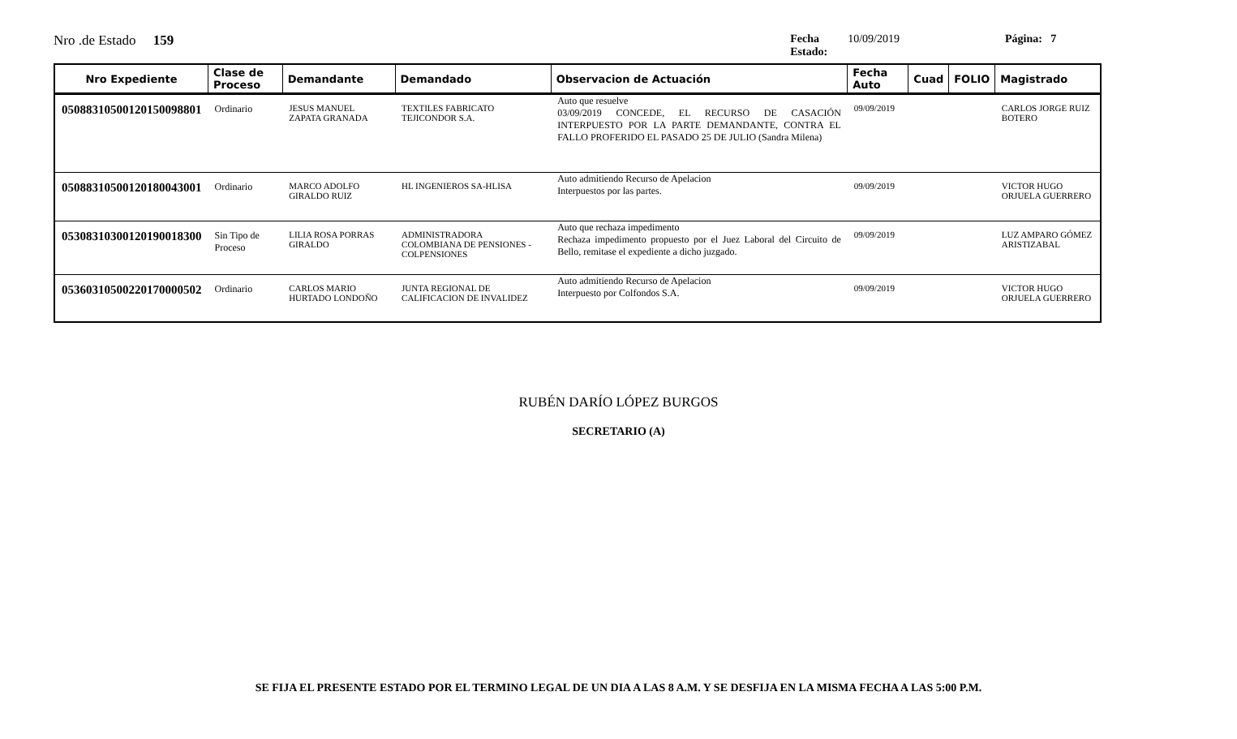Nro .de Estado 159 Fecha
Estado: 10/09/2019 Página: 7
| Nro Expediente | Clase de Proceso | Demandante | Demandado | Observacion de Actuación | Fecha Auto | Cuad | FOLIO | Magistrado |
| --- | --- | --- | --- | --- | --- | --- | --- | --- |
| 05088310500120150098801 | Ordinario | JESUS MANUEL ZAPATA GRANADA | TEXTILES FABRICATO TEJICONDOR S.A. | Auto que resuelve 03/09/2019 CONCEDE, EL RECURSO DE CASACIÓN INTERPUESTO POR LA PARTE DEMANDANTE, CONTRA EL FALLO PROFERIDO EL PASADO 25 DE JULIO (Sandra Milena) | 09/09/2019 | | | CARLOS JORGE RUIZ BOTERO |
| 05088310500120180043001 | Ordinario | MARCO ADOLFO GIRALDO RUIZ | HL INGENIEROS SA-HLISA | Auto admitiendo Recurso de Apelacion Interpuestos por las partes. | 09/09/2019 | | | VICTOR HUGO ORJUELA GUERRERO |
| 05308310300120190018300 | Sin Tipo de Proceso | LILIA ROSA PORRAS GIRALDO | ADMINISTRADORA COLOMBIANA DE PENSIONES - COLPENSIONES | Auto que rechaza impedimento Rechaza impedimento propuesto por el Juez Laboral del Circuito de Bello, remitase el expediente a dicho juzgado. | 09/09/2019 | | | LUZ AMPARO GÓMEZ ARISTIZABAL |
| 05360310500220170000502 | Ordinario | CARLOS MARIO HURTADO LONDOÑO | JUNTA REGIONAL DE CALIFICACION DE INVALIDEZ | Auto admitiendo Recurso de Apelacion Interpuesto por Colfondos S.A. | 09/09/2019 | | | VICTOR HUGO ORJUELA GUERRERO |
RUBÉN DARÍO LÓPEZ BURGOS
SECRETARIO (A)
SE FIJA EL PRESENTE ESTADO POR EL TERMINO LEGAL DE UN DIA A LAS 8 A.M. Y SE DESFIJA EN LA MISMA FECHA A LAS 5:00 P.M.